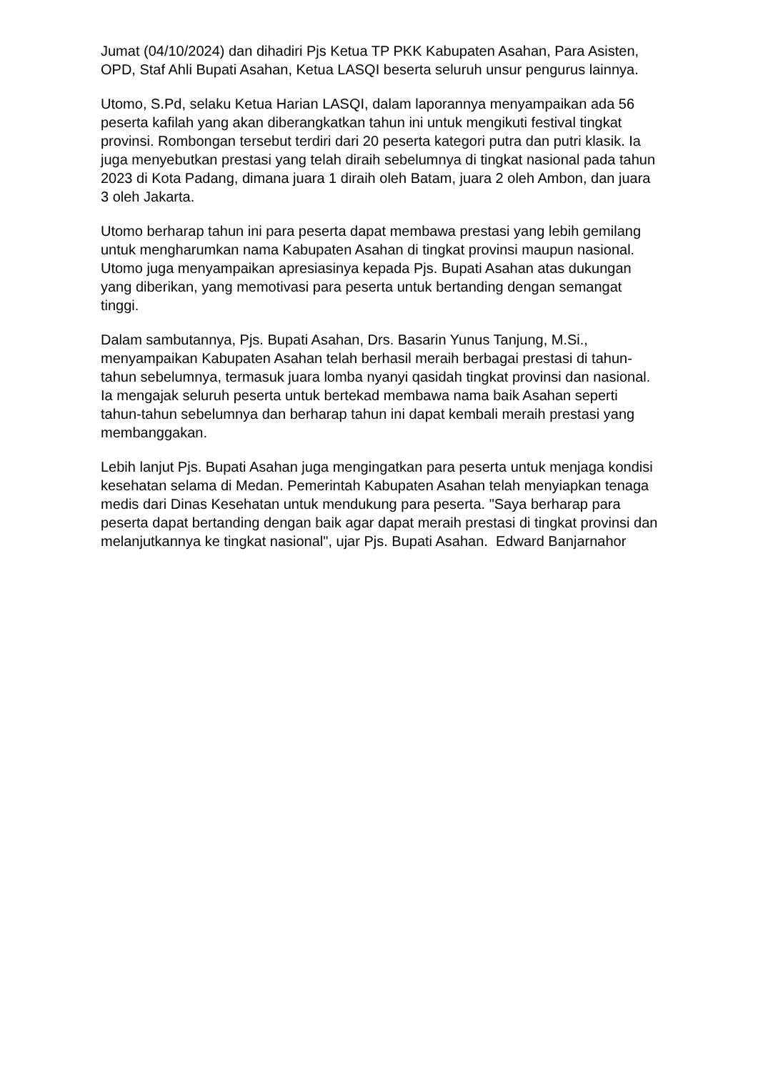Jumat (04/10/2024) dan dihadiri Pjs Ketua TP PKK Kabupaten Asahan, Para Asisten, OPD, Staf Ahli Bupati Asahan, Ketua LASQI beserta seluruh unsur pengurus lainnya.
Utomo, S.Pd, selaku Ketua Harian LASQI, dalam laporannya menyampaikan ada 56 peserta kafilah yang akan diberangkatkan tahun ini untuk mengikuti festival tingkat provinsi. Rombongan tersebut terdiri dari 20 peserta kategori putra dan putri klasik. Ia juga menyebutkan prestasi yang telah diraih sebelumnya di tingkat nasional pada tahun 2023 di Kota Padang, dimana juara 1 diraih oleh Batam, juara 2 oleh Ambon, dan juara 3 oleh Jakarta.
Utomo berharap tahun ini para peserta dapat membawa prestasi yang lebih gemilang untuk mengharumkan nama Kabupaten Asahan di tingkat provinsi maupun nasional. Utomo juga menyampaikan apresiasinya kepada Pjs. Bupati Asahan atas dukungan yang diberikan, yang memotivasi para peserta untuk bertanding dengan semangat tinggi.
Dalam sambutannya, Pjs. Bupati Asahan, Drs. Basarin Yunus Tanjung, M.Si., menyampaikan Kabupaten Asahan telah berhasil meraih berbagai prestasi di tahun-tahun sebelumnya, termasuk juara lomba nyanyi qasidah tingkat provinsi dan nasional. Ia mengajak seluruh peserta untuk bertekad membawa nama baik Asahan seperti tahun-tahun sebelumnya dan berharap tahun ini dapat kembali meraih prestasi yang membanggakan.
Lebih lanjut Pjs. Bupati Asahan juga mengingatkan para peserta untuk menjaga kondisi kesehatan selama di Medan. Pemerintah Kabupaten Asahan telah menyiapkan tenaga medis dari Dinas Kesehatan untuk mendukung para peserta. "Saya berharap para peserta dapat bertanding dengan baik agar dapat meraih prestasi di tingkat provinsi dan melanjutkannya ke tingkat nasional", ujar Pjs. Bupati Asahan. Edward Banjarnahor